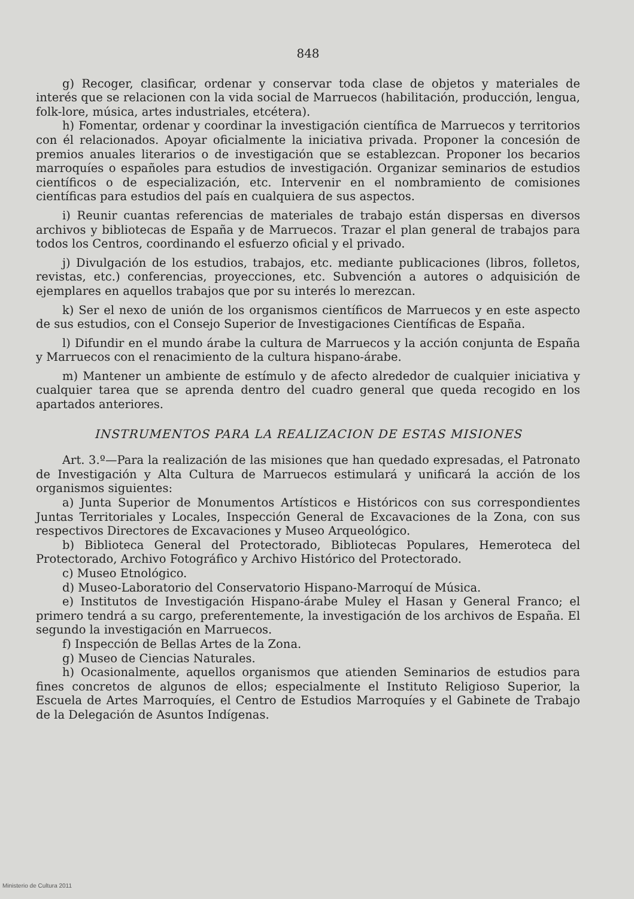848
g) Recoger, clasificar, ordenar y conservar toda clase de objetos y materiales de interés que se relacionen con la vida social de Marruecos (habilitación, producción, lengua, folk-lore, música, artes industriales, etcétera).
h) Fomentar, ordenar y coordinar la investigación científica de Marruecos y territorios con él relacionados. Apoyar oficialmente la iniciativa privada. Proponer la concesión de premios anuales literarios o de investigación que se establezcan. Proponer los becarios marroquíes o españoles para estudios de investigación. Organizar seminarios de estudios científicos o de especialización, etc. Intervenir en el nombramiento de comisiones científicas para estudios del país en cualquiera de sus aspectos.
i) Reunir cuantas referencias de materiales de trabajo están dispersas en diversos archivos y bibliotecas de España y de Marruecos. Trazar el plan general de trabajos para todos los Centros, coordinando el esfuerzo oficial y el privado.
j) Divulgación de los estudios, trabajos, etc. mediante publicaciones (libros, folletos, revistas, etc.) conferencias, proyecciones, etc. Subvención a autores o adquisición de ejemplares en aquellos trabajos que por su interés lo merezcan.
k) Ser el nexo de unión de los organismos científicos de Marruecos y en este aspecto de sus estudios, con el Consejo Superior de Investigaciones Científicas de España.
l) Difundir en el mundo árabe la cultura de Marruecos y la acción conjunta de España y Marruecos con el renacimiento de la cultura hispano-árabe.
m) Mantener un ambiente de estímulo y de afecto alrededor de cualquier iniciativa y cualquier tarea que se aprenda dentro del cuadro general que queda recogido en los apartados anteriores.
INSTRUMENTOS PARA LA REALIZACION DE ESTAS MISIONES
Art. 3.º—Para la realización de las misiones que han quedado expresadas, el Patronato de Investigación y Alta Cultura de Marruecos estimulará y unificará la acción de los organismos siguientes:
a) Junta Superior de Monumentos Artísticos e Históricos con sus correspondientes Juntas Territoriales y Locales, Inspección General de Excavaciones de la Zona, con sus respectivos Directores de Excavaciones y Museo Arqueológico.
b) Biblioteca General del Protectorado, Bibliotecas Populares, Hemeroteca del Protectorado, Archivo Fotográfico y Archivo Histórico del Protectorado.
c) Museo Etnológico.
d) Museo-Laboratorio del Conservatorio Hispano-Marroquí de Música.
e) Institutos de Investigación Hispano-árabe Muley el Hasan y General Franco; el primero tendrá a su cargo, preferentemente, la investigación de los archivos de España. El segundo la investigación en Marruecos.
f) Inspección de Bellas Artes de la Zona.
g) Museo de Ciencias Naturales.
h) Ocasionalmente, aquellos organismos que atienden Seminarios de estudios para fines concretos de algunos de ellos; especialmente el Instituto Religioso Superior, la Escuela de Artes Marroquíes, el Centro de Estudios Marroquíes y el Gabinete de Trabajo de la Delegación de Asuntos Indígenas.
Ministerio de Cultura 2011